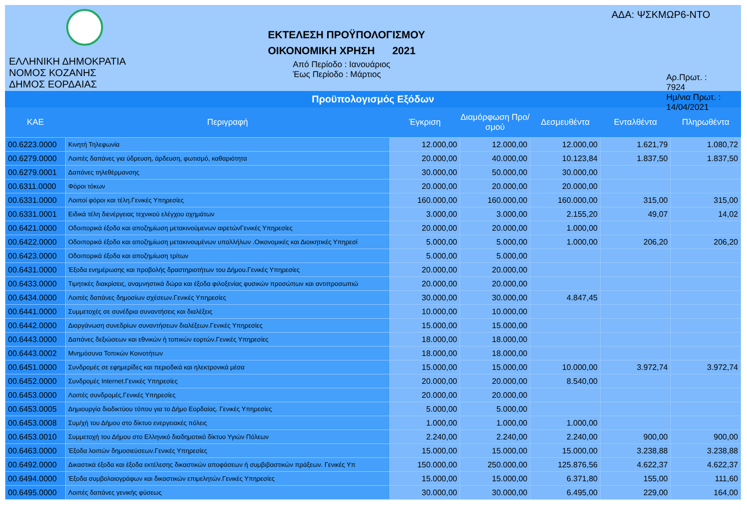ΕΛΛΗΝΙΚΗ ΔΗΜΟΚΡΑΤΙΑ
ΝΟΜΟΣ ΚΟΖΑΝΗΣ
ΔΗΜΟΣ ΕΟΡΔΑΙΑΣ
ΕΚΤΕΛΕΣΗ ΠΡΟΫΠΟΛΟΓΙΣΜΟΥ
ΟΙΚΟΝΟΜΙΚΗ ΧΡΗΣΗ 2021
Από Περίοδο : Ιανουάριος
Έως Περίοδο : Μάρτιος
ΑΔΑ: ΨΣΚΜΩΡ6-ΝΤΟ
Αρ.Πρωτ. : 7924
Ημ/νια Πρωτ. : 14/04/2021
Προϋπολογισμός Εξόδων
| ΚΑΕ | Περιγραφή | Έγκριση | Διαμόρφωση Προ/σμού | Δεσμευθέντα | Ενταλθέντα | Πληρωθέντα |
| --- | --- | --- | --- | --- | --- | --- |
| 00.6223.0000 | Κινητή Τηλεφωνία | 12.000,00 | 12.000,00 | 12.000,00 | 1.621,79 | 1.080,72 |
| 00.6279.0000 | Λοιπές δαπάνες για ύδρευση, άρδευση, φωτισμό, καθαριότητα | 20.000,00 | 40.000,00 | 10.123,84 | 1.837,50 | 1.837,50 |
| 00.6279.0001 | Δαπάνες τηλεθέρμανσης | 30.000,00 | 50.000,00 | 30.000,00 | | |
| 00.6311.0000 | Φόροι τόκων | 20.000,00 | 20.000,00 | 20.000,00 | | |
| 00.6331.0000 | Λοιποί φόροι και τέλη.Γενικές Υπηρεσίες | 160.000,00 | 160.000,00 | 160.000,00 | 315,00 | 315,00 |
| 00.6331.0001 | Ειδικά τέλη διενέργειας τεχνικού ελέγχου οχημάτων | 3.000,00 | 3.000,00 | 2.155,20 | 49,07 | 14,02 |
| 00.6421.0000 | Οδοιπορικά έξοδα και αποζημίωση μετακινούμενων αιρετώνΓενικές Υπηρεσίες | 20.000,00 | 20.000,00 | 1.000,00 | | |
| 00.6422.0000 | Οδοιπορικά έξοδα και αποζημίωση μετακινουμένων υπαλλήλων .Οικονομικές και Διοικητικές Υπηρεσί | 5.000,00 | 5.000,00 | 1.000,00 | 206,20 | 206,20 |
| 00.6423.0000 | Οδοιπορικά έξοδα και αποζημίωση τρίτων | 5.000,00 | 5.000,00 | | | |
| 00.6431.0000 | Έξοδα ενημέρωσης και προβολής δραστηριοτήτων του Δήμου.Γενικές Υπηρεσίες | 20.000,00 | 20.000,00 | | | |
| 00.6433.0000 | Τιμητικές διακρίσεις, αναμνηστικά δώρα και έξοδα φιλοξενίας φυσικών προσώπων και αντιπροσωπιώ | 20.000,00 | 20.000,00 | | | |
| 00.6434.0000 | Λοιπές δαπάνες δημοσίων σχέσεων.Γενικές Υπηρεσίες | 30.000,00 | 30.000,00 | 4.847,45 | | |
| 00.6441.0000 | Συμμετοχές σε συνέδρια συναντήσεις και διαλέξεις | 10.000,00 | 10.000,00 | | | |
| 00.6442.0000 | Διοργάνωση συνεδρίων συναντήσεων διαλέξεων.Γενικές Υπηρεσίες | 15.000,00 | 15.000,00 | | | |
| 00.6443.0000 | Δαπάνες δεξιώσεων και εθνικών ή τοπικών εορτών.Γενικές Υπηρεσίες | 18.000,00 | 18.000,00 | | | |
| 00.6443.0002 | Μνημόσυνα Τοπικών Κοινοτήτων | 18.000,00 | 18.000,00 | | | |
| 00.6451.0000 | Συνδρομές σε εφημερίδες και περιοδικά και ηλεκτρονικά μέσα | 15.000,00 | 15.000,00 | 10.000,00 | 3.972,74 | 3.972,74 |
| 00.6452.0000 | Συνδρομές Internet.Γενικές Υπηρεσίες | 20.000,00 | 20.000,00 | 8.540,00 | | |
| 00.6453.0000 | Λοιπές συνδρομές.Γενικές Υπηρεσίες | 20.000,00 | 20.000,00 | | | |
| 00.6453.0005 | Δημιουργία διαδικτύου τόπου για το Δήμο Εορδαίας. Γενικές Υπηρεσίες | 5.000,00 | 5.000,00 | | | |
| 00.6453.0008 | Συμ/χή του Δήμου στο δίκτυο ενεργειακές πόλεις | 1.000,00 | 1.000,00 | 1.000,00 | | |
| 00.6453.0010 | Συμμετοχή του Δήμου στο Ελληνικό διαδημοτικό δίκτυο Υγιών Πόλεων | 2.240,00 | 2.240,00 | 2.240,00 | 900,00 | 900,00 |
| 00.6463.0000 | Έξοδα λοιπών δημοσιεύσεων.Γενικές Υπηρεσίες | 15.000,00 | 15.000,00 | 15.000,00 | 3.238,88 | 3.238,88 |
| 00.6492.0000 | Δικαστικά έξοδα και έξοδα εκτέλεσης δικαστικών αποφάσεων ή συμβιβαστικών πράξεων. Γενικές Υπ | 150.000,00 | 250.000,00 | 125.876,56 | 4.622,37 | 4.622,37 |
| 00.6494.0000 | Έξοδα συμβολαιογράφων και δικαστικών επιμελητών.Γενικές Υπηρεσίες | 15.000,00 | 15.000,00 | 6.371,80 | 155,00 | 111,60 |
| 00.6495.0000 | Λοιπές δαπάνες γενικής φύσεως | 30.000,00 | 30.000,00 | 6.495,00 | 229,00 | 164,00 |